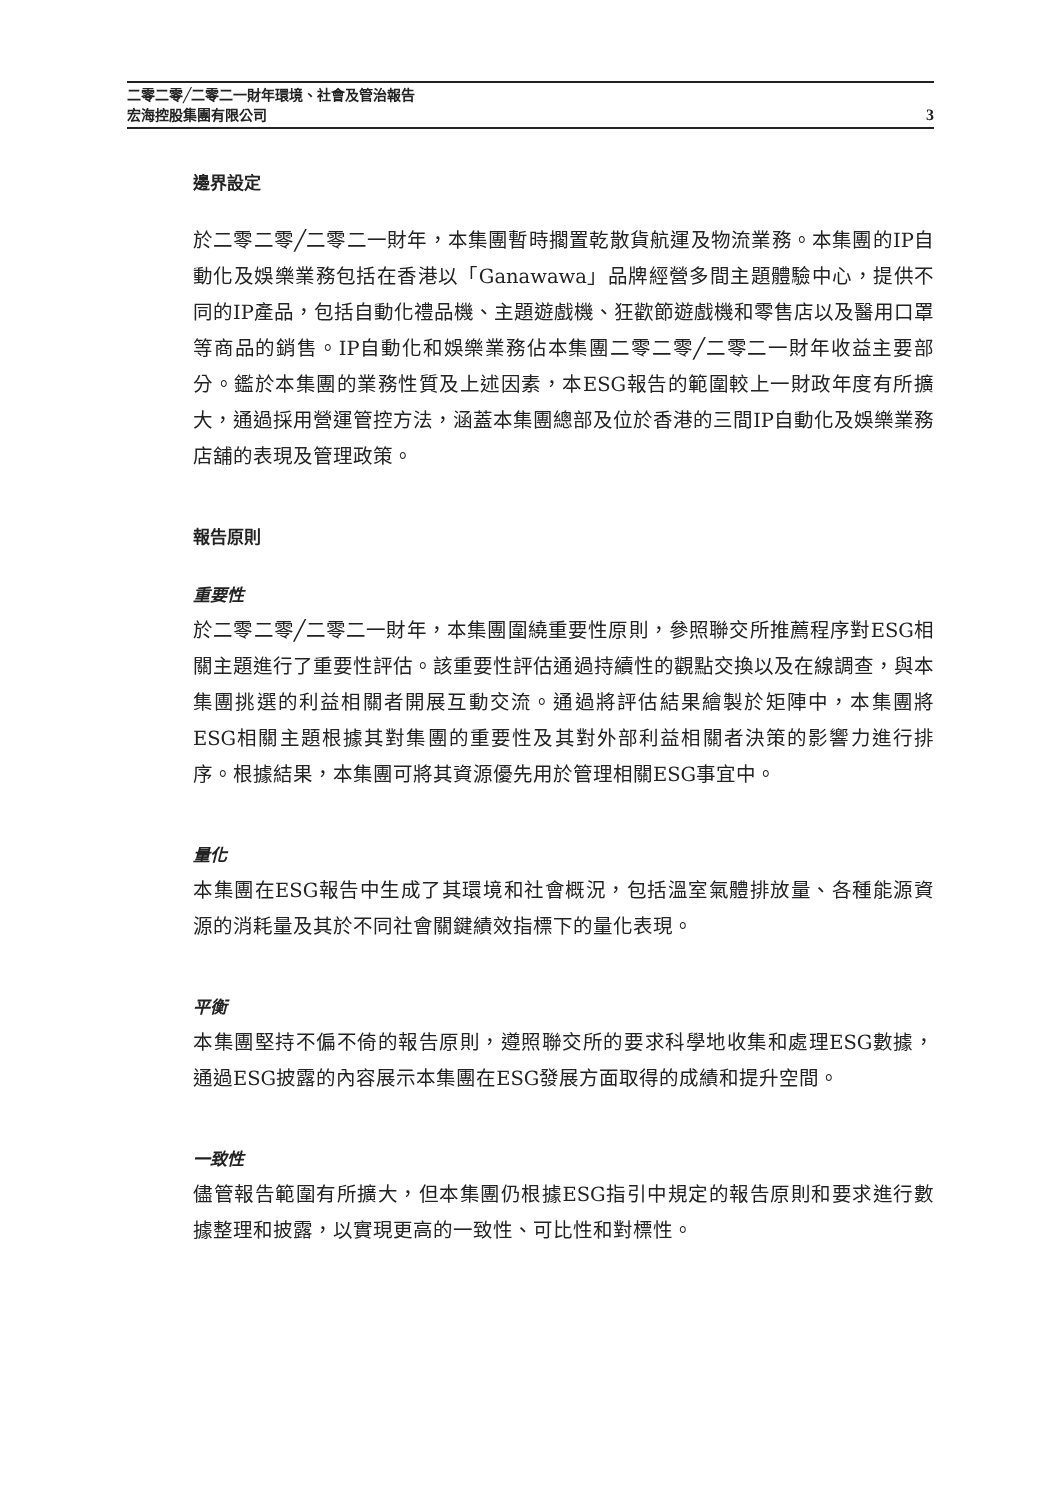3 二零二零╱二零二一財年環境、社會及管治報告
宏海控股集團有限公司
邊界設定
於二零二零╱二零二一財年，本集團暫時擱置乾散貨航運及物流業務。本集團的IP自動化及娛樂業務包括在香港以「Ganawawa」品牌經營多間主題體驗中心，提供不同的IP產品，包括自動化禮品機、主題遊戲機、狂歡節遊戲機和零售店以及醫用口罩等商品的銷售。IP自動化和娛樂業務佔本集團二零二零╱二零二一財年收益主要部分。鑑於本集團的業務性質及上述因素，本ESG報告的範圍較上一財政年度有所擴大，通過採用營運管控方法，涵蓋本集團總部及位於香港的三間IP自動化及娛樂業務店舖的表現及管理政策。
報告原則
重要性
於二零二零╱二零二一財年，本集團圍繞重要性原則，參照聯交所推薦程序對ESG相關主題進行了重要性評估。該重要性評估通過持續性的觀點交換以及在線調查，與本集團挑選的利益相關者開展互動交流。通過將評估結果繪製於矩陣中，本集團將ESG相關主題根據其對集團的重要性及其對外部利益相關者決策的影響力進行排序。根據結果，本集團可將其資源優先用於管理相關ESG事宜中。
量化
本集團在ESG報告中生成了其環境和社會概況，包括溫室氣體排放量、各種能源資源的消耗量及其於不同社會關鍵績效指標下的量化表現。
平衡
本集團堅持不偏不倚的報告原則，遵照聯交所的要求科學地收集和處理ESG數據，通過ESG披露的內容展示本集團在ESG發展方面取得的成績和提升空間。
一致性
儘管報告範圍有所擴大，但本集團仍根據ESG指引中規定的報告原則和要求進行數據整理和披露，以實現更高的一致性、可比性和對標性。